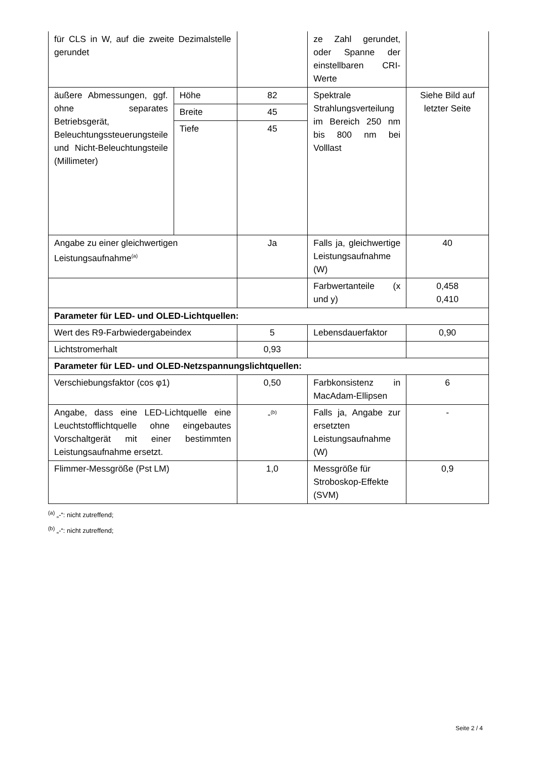| für CLS in W, auf die zweite Dezimalstelle gerundet | | | ze Zahl gerundet, oder Spanne der einstellbaren CRI-Werte | |
| äußere Abmessungen, ggf. ohne separates Betriebsgerät, Beleuchtungssteuerungsteile und Nicht-Beleuchtungsteile (Millimeter) | Höhe | 82 | Spektrale Strahlungsverteilung im Bereich 250 nm bis 800 nm bei Volllast | Siehe Bild auf letzter Seite |
| | Breite | 45 | | |
| | Tiefe | 45 | | |
| Angabe zu einer gleichwertigen Leistungsaufnahme<sup>(a)</sup> | | Ja | Falls ja, gleichwertige Leistungsaufnahme (W) | 40 |
| | | | Farbwertanteile (x und y) | 0,458 0,410 |
| Parameter für LED- und OLED-Lichtquellen: | | | | |
| Wert des R9-Farbwiedergabeindex | | 5 | Lebensdauerfaktor | 0,90 |
| Lichtstromerhalt | | 0,93 | | |
| Parameter für LED- und OLED-Netzspannungslichtquellen: | | | | |
| Verschiebungsfaktor (cos φ1) | | 0,50 | Farbkonsistenz in MacAdam-Ellipsen | 6 |
| Angabe, dass eine LED-Lichtquelle eine Leuchtstofflichtquelle ohne eingebautes Vorschaltgerät mit einer bestimmten Leistungsaufnahme ersetzt. | | -<sup>(b)</sup> | Falls ja, Angabe zur ersetzten Leistungsaufnahme (W) | - |
| Flimmer-Messgröße (Pst LM) | | 1,0 | Messgröße für Stroboskop-Effekte (SVM) | 0,9 |
<sup>(a)</sup> „-“: nicht zutreffend;
<sup>(b)</sup> „-“: nicht zutreffend;
Seite 2 / 4